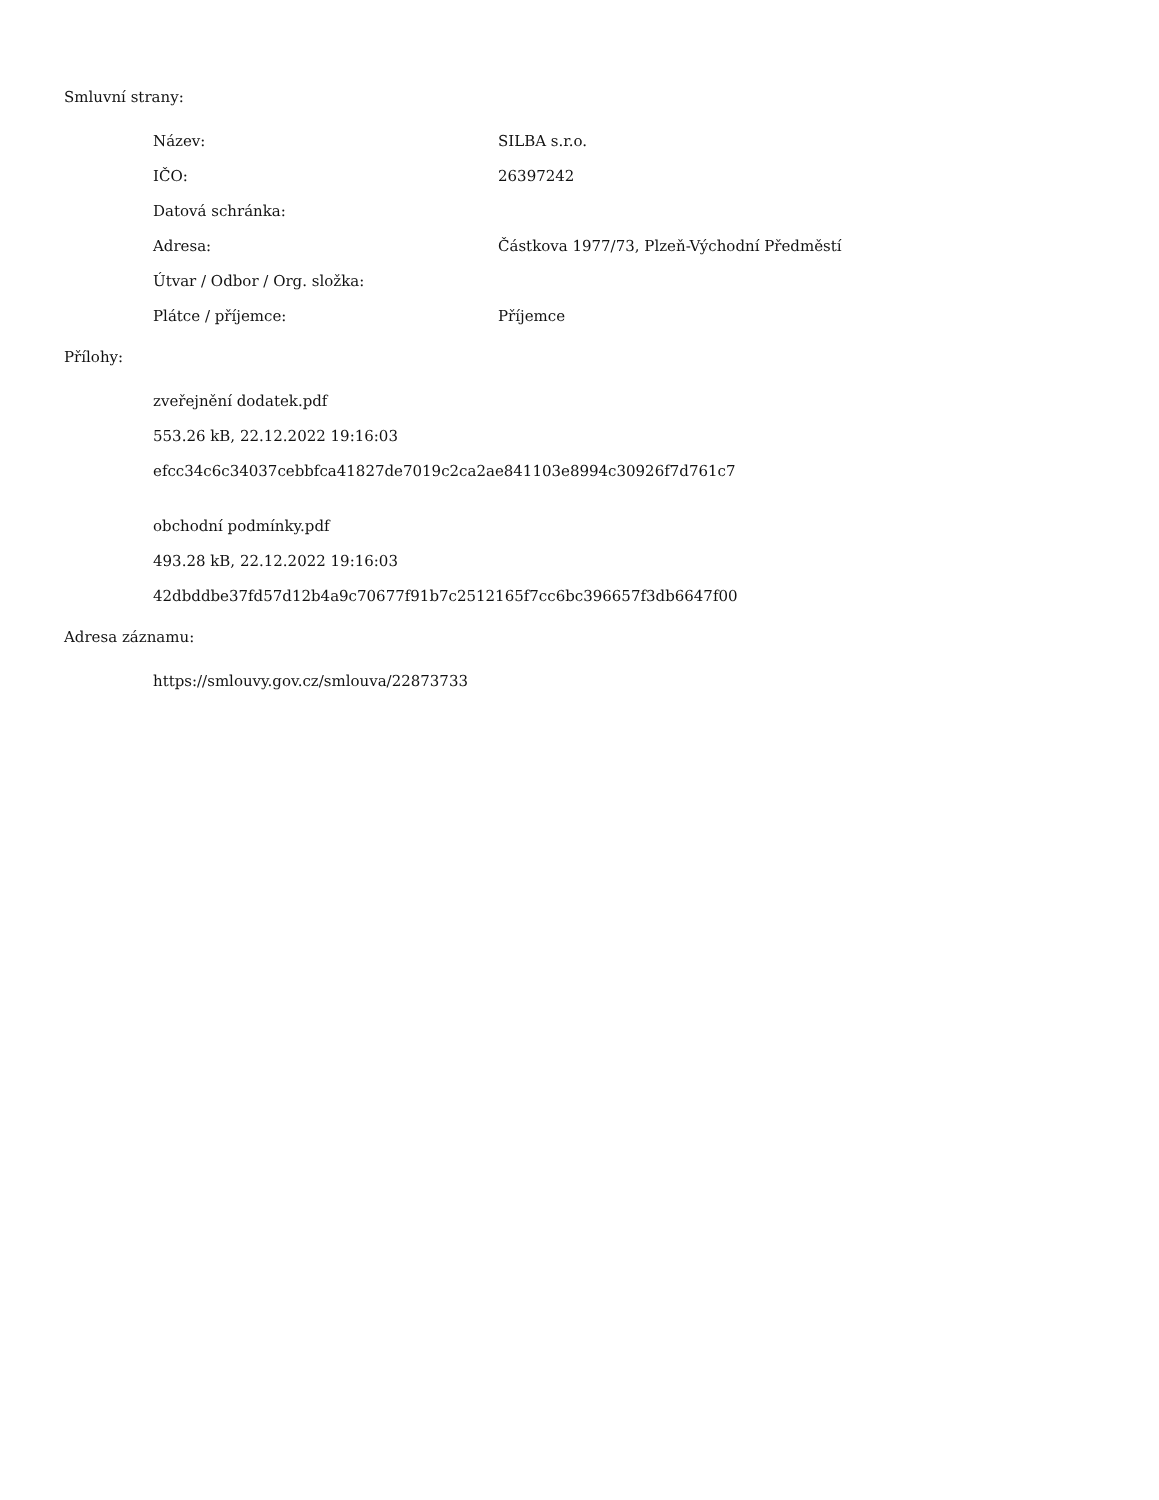Smluvní strany:
Název: SILBA s.r.o.
IČO: 26397242
Datová schránka:
Adresa: Částkova 1977/73, Plzeň-Východní Předměstí
Útvar / Odbor / Org. složka:
Plátce / příjemce: Příjemce
Přílohy:
zveřejnění dodatek.pdf
553.26 kB, 22.12.2022 19:16:03
efcc34c6c34037cebbfca41827de7019c2ca2ae841103e8994c30926f7d761c7
obchodní podmínky.pdf
493.28 kB, 22.12.2022 19:16:03
42dbddbe37fd57d12b4a9c70677f91b7c2512165f7cc6bc396657f3db6647f00
Adresa záznamu:
https://smlouvy.gov.cz/smlouva/22873733